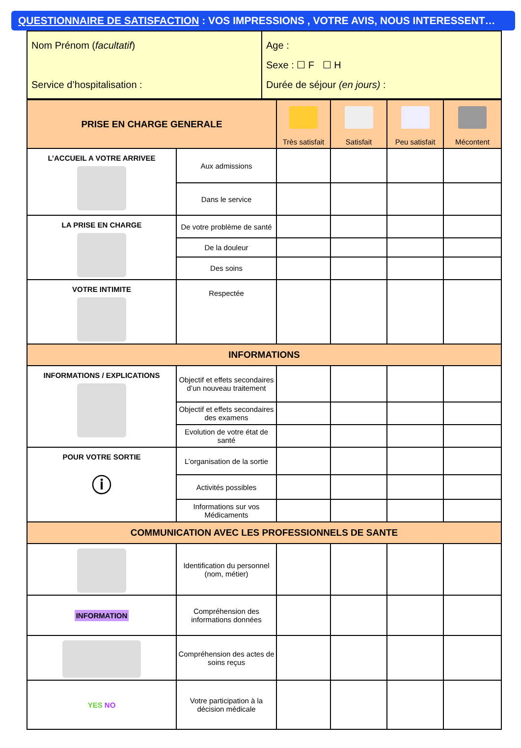QUESTIONNAIRE DE SATISFACTION : VOS IMPRESSIONS , VOTRE AVIS, NOUS INTERESSENT…
| Nom Prénom ( facultatif ) Service d’hospitalisation : | Age : Sexe : ☐ F ☐ H Durée de séjour (en jours) : |
| PRISE EN CHARGE GENERALE | | Très satisfait | Satisfait | Peu satisfait | Mécontent |
| --- | --- | --- | --- | --- | --- |
| L’ACCUEIL A VOTRE ARRIVEE | Aux admissions | | | | |
| | Dans le service | | | | |
| LA PRISE EN CHARGE | De votre problème de santé | | | | |
| | De la douleur | | | | |
| | Des soins | | | | |
| VOTRE INTIMITE | Respectée | | | | |
| INFORMATIONS | | | | | |
| INFORMATIONS / EXPLICATIONS | Objectif et effets secondaires d’un nouveau traitement | | | | |
| | Objectif et effets secondaires des examens | | | | |
| | Evolution de votre état de santé | | | | |
| POUR VOTRE SORTIE ⓘ | L’organisation de la sortie | | | | |
| | Activités possibles | | | | |
| | Informations sur vos Médicaments | | | | |
| COMMUNICATION AVEC LES PROFESSIONNELS DE SANTE | | | | | |
| | Identification du personnel (nom, métier) | | | | |
| INFORMATION | Compréhension des informations données | | | | |
| | Compréhension des actes de soins reçus | | | | |
| YES NO | Votre participation à la décision médicale | | | | |